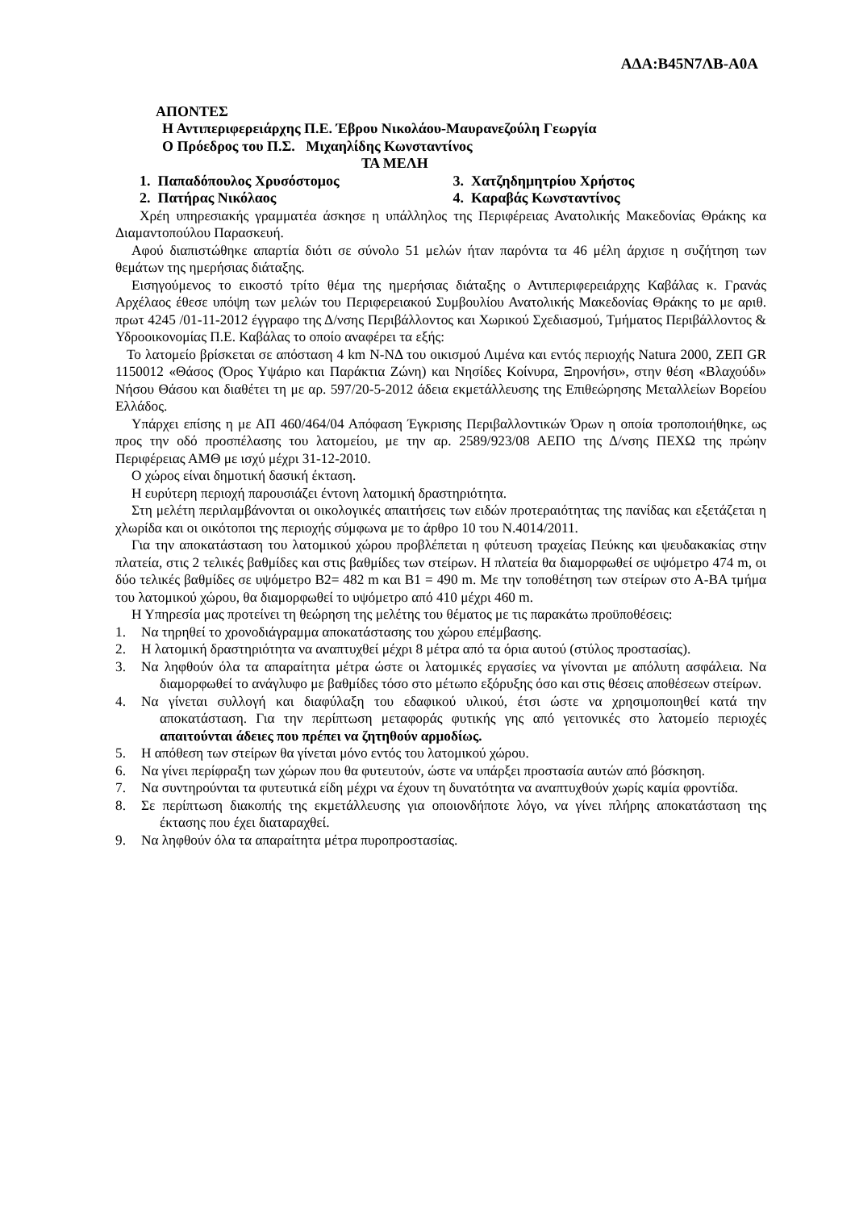ΑΔΑ:Β45Ν7ΛΒ-Α0Α
ΑΠΟΝΤΕΣ
Η Αντιπεριφερειάρχης Π.Ε. Έβρου Νικολάου-Μαυρανεζούλη Γεωργία
Ο Πρόεδρος του Π.Σ. Μιχαηλίδης Κωνσταντίνος
ΤΑ ΜΕΛΗ
| 1. Παπαδόπουλος Χρυσόστομος | 3. Χατζηδημητρίου Χρήστος |
| 2. Πατήρας Νικόλαος | 4. Καραβάς Κωνσταντίνος |
Χρέη υπηρεσιακής γραμματέα άσκησε η υπάλληλος της Περιφέρειας Ανατολικής Μακεδονίας Θράκης κα Διαμαντοπούλου Παρασκευή.
Αφού διαπιστώθηκε απαρτία διότι σε σύνολο 51 μελών ήταν παρόντα τα 46 μέλη άρχισε η συζήτηση των θεμάτων της ημερήσιας διάταξης.
Εισηγούμενος το εικοστό τρίτο θέμα της ημερήσιας διάταξης ο Αντιπεριφερειάρχης Καβάλας κ. Γρανάς Αρχέλαος έθεσε υπόψη των μελών του Περιφερειακού Συμβουλίου Ανατολικής Μακεδονίας Θράκης το με αριθ. πρωτ 4245 /01-11-2012 έγγραφο της Δ/νσης Περιβάλλοντος και Χωρικού Σχεδιασμού, Τμήματος Περιβάλλοντος & Υδροοικονομίας Π.Ε. Καβάλας το οποίο αναφέρει τα εξής:
Το λατομείο βρίσκεται σε απόσταση 4 km Ν-ΝΔ του οικισμού Λιμένα και εντός περιοχής Natura 2000, ΖΕΠ GR 1150012 «Θάσος (Όρος Υψάριο και Παράκτια Ζώνη) και Νησίδες Κοίνυρα, Ξηρονήσι», στην θέση «Βλαχούδι» Νήσου Θάσου και διαθέτει τη με αρ. 597/20-5-2012 άδεια εκμετάλλευσης της Επιθεώρησης Μεταλλείων Βορείου Ελλάδος.
Υπάρχει επίσης η με ΑΠ 460/464/04 Απόφαση Έγκρισης Περιβαλλοντικών Όρων η οποία τροποποιήθηκε, ως προς την οδό προσπέλασης του λατομείου, με την αρ. 2589/923/08 ΑΕΠΟ της Δ/νσης ΠΕΧΩ της πρώην Περιφέρειας ΑΜΘ με ισχύ μέχρι 31-12-2010.
Ο χώρος είναι δημοτική δασική έκταση.
Η ευρύτερη περιοχή παρουσιάζει έντονη λατομική δραστηριότητα.
Στη μελέτη περιλαμβάνονται οι οικολογικές απαιτήσεις των ειδών προτεραιότητας της πανίδας και εξετάζεται η χλωρίδα και οι οικότοποι της περιοχής σύμφωνα με το άρθρο 10 του Ν.4014/2011.
Για την αποκατάσταση του λατομικού χώρου προβλέπεται η φύτευση τραχείας Πεύκης και ψευδακακίας στην πλατεία, στις 2 τελικές βαθμίδες και στις βαθμίδες των στείρων. Η πλατεία θα διαμορφωθεί σε υψόμετρο 474 m, οι δύο τελικές βαθμίδες σε υψόμετρο Β2= 482 m και Β1 = 490 m. Με την τοποθέτηση των στείρων στο Α-ΒΑ τμήμα του λατομικού χώρου, θα διαμορφωθεί το υψόμετρο από 410 μέχρι 460 m.
Η Υπηρεσία μας προτείνει τη θεώρηση της μελέτης του θέματος με τις παρακάτω προϋποθέσεις:
1. Να τηρηθεί το χρονοδιάγραμμα αποκατάστασης του χώρου επέμβασης.
2. Η λατομική δραστηριότητα να αναπτυχθεί μέχρι 8 μέτρα από τα όρια αυτού (στύλος προστασίας).
3. Να ληφθούν όλα τα απαραίτητα μέτρα ώστε οι λατομικές εργασίες να γίνονται με απόλυτη ασφάλεια. Να διαμορφωθεί το ανάγλυφο με βαθμίδες τόσο στο μέτωπο εξόρυξης όσο και στις θέσεις αποθέσεων στείρων.
4. Να γίνεται συλλογή και διαφύλαξη του εδαφικού υλικού, έτσι ώστε να χρησιμοποιηθεί κατά την αποκατάσταση. Για την περίπτωση μεταφοράς φυτικής γης από γειτονικές στο λατομείο περιοχές απαιτούνται άδειες που πρέπει να ζητηθούν αρμοδίως.
5. Η απόθεση των στείρων θα γίνεται μόνο εντός του λατομικού χώρου.
6. Να γίνει περίφραξη των χώρων που θα φυτευτούν, ώστε να υπάρξει προστασία αυτών από βόσκηση.
7. Να συντηρούνται τα φυτευτικά είδη μέχρι να έχουν τη δυνατότητα να αναπτυχθούν χωρίς καμία φροντίδα.
8. Σε περίπτωση διακοπής της εκμετάλλευσης για οποιονδήποτε λόγο, να γίνει πλήρης αποκατάσταση της έκτασης που έχει διαταραχθεί.
9. Να ληφθούν όλα τα απαραίτητα μέτρα πυροπροστασίας.